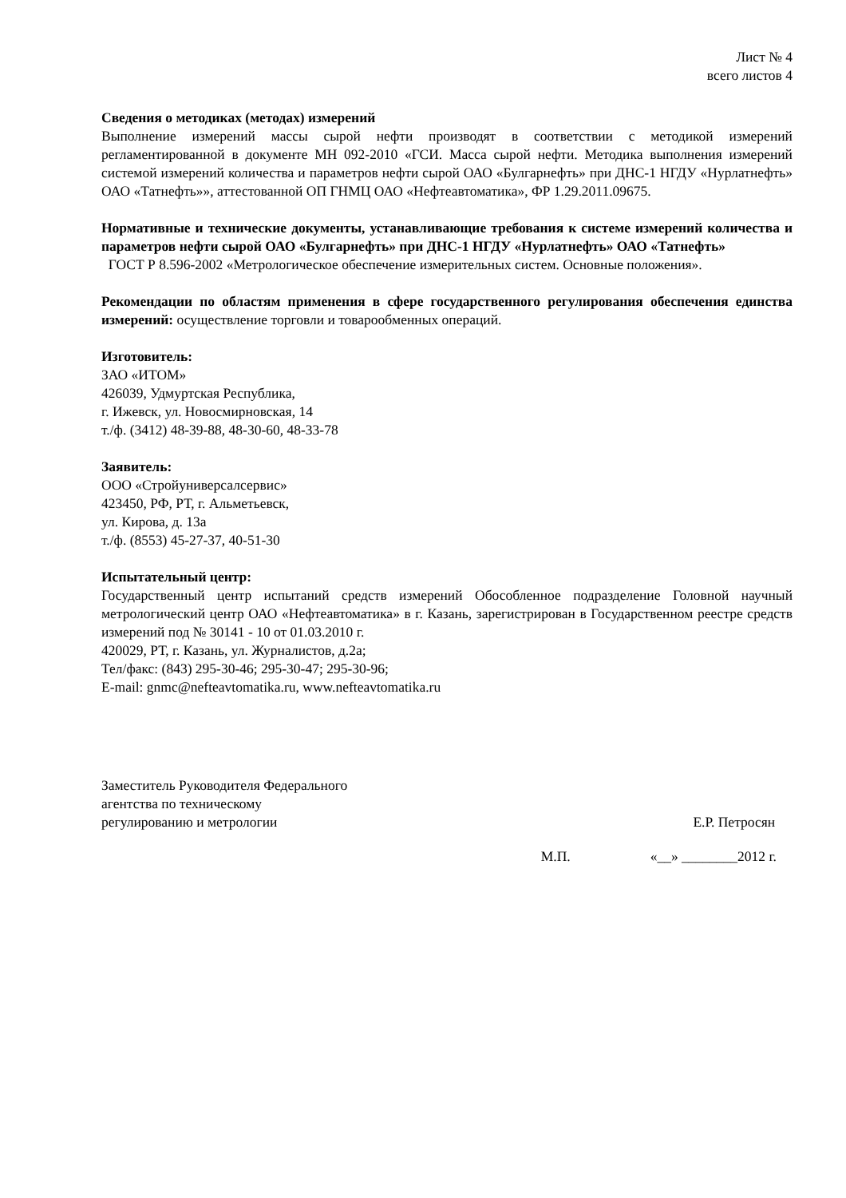Лист № 4
всего листов 4
Сведения о методиках (методах) измерений
Выполнение измерений массы сырой нефти производят в соответствии с методикой измерений регламентированной в документе МН 092-2010 «ГСИ. Масса сырой нефти. Методика выполнения измерений системой измерений количества и параметров нефти сырой ОАО «Булгарнефть» при ДНС-1 НГДУ «Нурлатнефть» ОАО «Татнефть»», аттестованной ОП ГНМЦ ОАО «Нефтеавтоматика», ФР 1.29.2011.09675.
Нормативные и технические документы, устанавливающие требования к системе измерений количества и параметров нефти сырой ОАО «Булгарнефть» при ДНС-1 НГДУ «Нурлатнефть» ОАО «Татнефть»
ГОСТ Р 8.596-2002 «Метрологическое обеспечение измерительных систем. Основные положения».
Рекомендации по областям применения в сфере государственного регулирования обеспечения единства измерений: осуществление торговли и товарообменных операций.
Изготовитель:
ЗАО «ИТОМ»
426039, Удмуртская Республика,
г. Ижевск, ул. Новосмирновская, 14
т./ф. (3412) 48-39-88, 48-30-60, 48-33-78
Заявитель:
ООО «Стройуниверсалсервис»
423450, РФ, РТ, г. Альметьевск,
ул. Кирова, д. 13а
т./ф. (8553) 45-27-37, 40-51-30
Испытательный центр:
Государственный центр испытаний средств измерений Обособленное подразделение Головной научный метрологический центр ОАО «Нефтеавтоматика» в г. Казань, зарегистрирован в Государственном реестре средств измерений под № 30141 - 10 от 01.03.2010 г.
420029, РТ, г. Казань, ул. Журналистов, д.2а;
Тел/факс: (843) 295-30-46; 295-30-47; 295-30-96;
E-mail: gnmc@nefteavtomatika.ru, www.nefteavtomatika.ru
Заместитель Руководителя Федерального
агентства по техническому
регулированию и метрологии
Е.Р. Петросян
М.П. «__» ________2012 г.